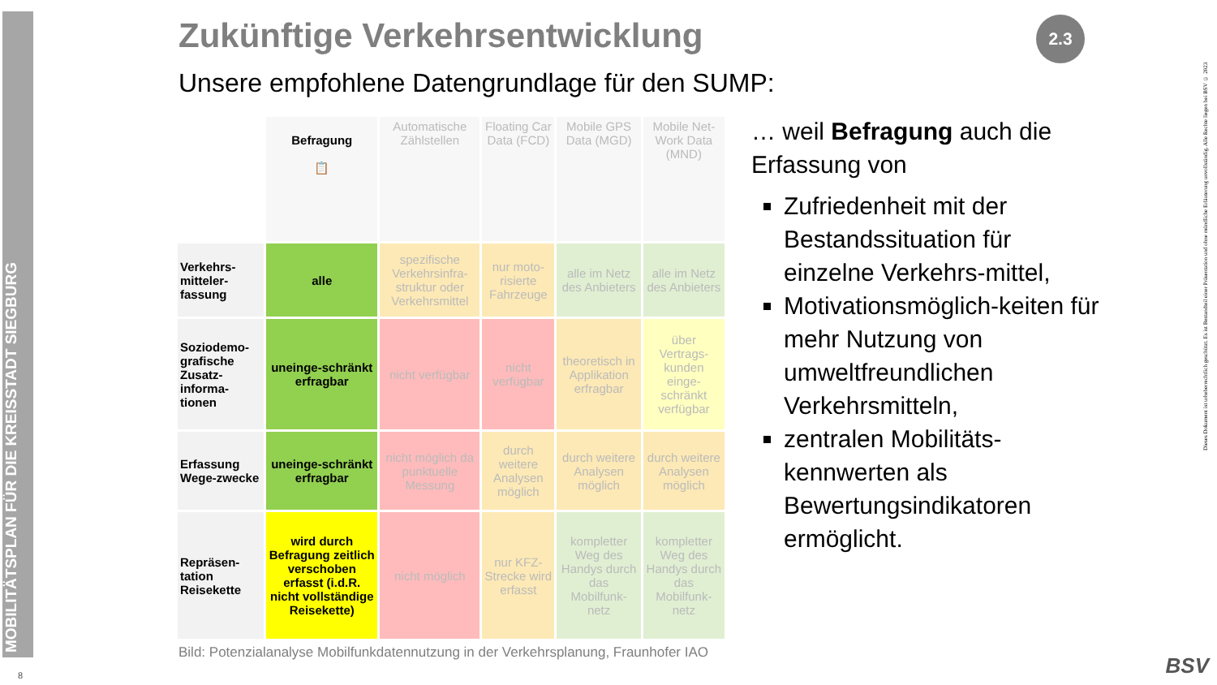MOBILITÄTSPLAN FÜR DIE KREISSTADT SIEGBURG
8
Zukünftige Verkehrsentwicklung
2.3
Unsere empfohlene Datengrundlage für den SUMP:
| | Befragung 📋 | Automatische Zählstellen | Floating Car Data (FCD) | Mobile GPS Data (MGD) | Mobile Net-Work Data (MND) |
| --- | --- | --- | --- | --- | --- |
| Verkehrs-mitteler-fassung | alle | spezifische Verkehrsinfra-struktur oder Verkehrsmittel | nur moto-risierte Fahrzeuge | alle im Netz des Anbieters | alle im Netz des Anbieters |
| Soziodemo-grafische Zusatz-informa-tionen | uneinge-schränkt erfragbar | nicht verfügbar | nicht verfügbar | theoretisch in Applikation erfragbar | über Vertrags-kunden einge-schränkt verfügbar |
| Erfassung Wege-zwecke | uneinge-schränkt erfragbar | nicht möglich da punktuelle Messung | durch weitere Analysen möglich | durch weitere Analysen möglich | durch weitere Analysen möglich |
| Repräsen-tation Reisekette | wird durch Befragung zeitlich verschoben erfasst (i.d.R. nicht vollständige Reisekette) | nicht möglich | nur KFZ-Strecke wird erfasst | kompletter Weg des Handys durch das Mobilfunk-netz | kompletter Weg des Handys durch das Mobilfunk-netz |
Bild: Potenzialanalyse Mobilfunkdatennutzung in der Verkehrsplanung, Fraunhofer IAO
… weil Befragung auch die Erfassung von
Zufriedenheit mit der Bestandssituation für einzelne Verkehrs-mittel,
Motivationsmöglich-keiten für mehr Nutzung von umweltfreundlichen Verkehrsmitteln,
zentralen Mobilitäts-kennwerten als Bewertungsindikatoren ermöglicht.
Dieses Dokument ist urheberrechtlich geschützt. Es ist Bestandteil einer Präsentation und ohne mündliche Erläuterung unvollständig. Alle Rechte liegen bei BSV © 2023
BSV